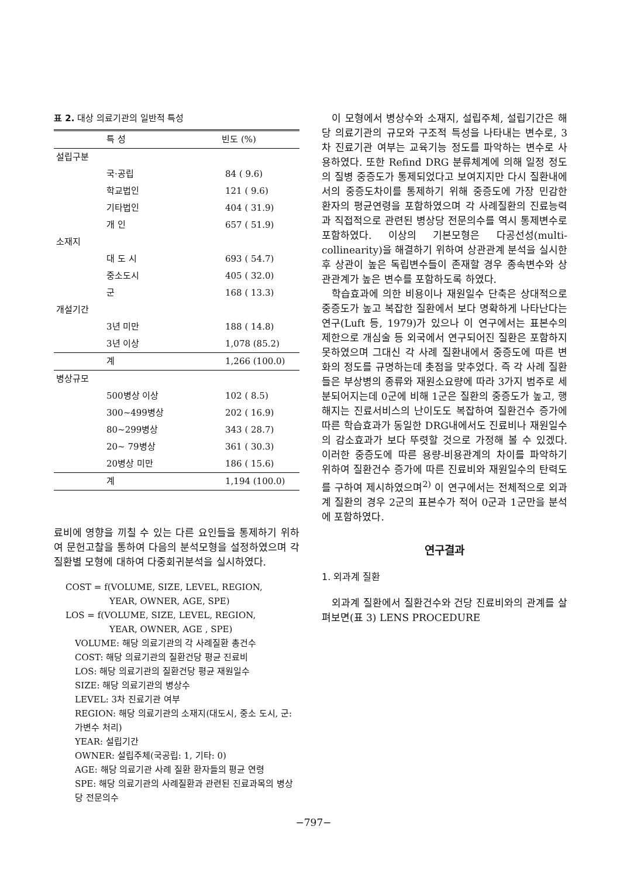표 2. 대상 의료기관의 일반적 특성
| 특 성 | 빈도 (%) |
| --- | --- |
| 설립구분 | |
| 국·공립 | 84 ( 9.6) |
| 학교법인 | 121 ( 9.6) |
| 기타법인 | 404 ( 31.9) |
| 개 인 | 657 ( 51.9) |
| 소재지 | |
| 대 도 시 | 693 ( 54.7) |
| 중소도시 | 405 ( 32.0) |
| 군 | 168 ( 13.3) |
| 개설기간 | |
| 3년 미만 | 188 ( 14.8) |
| 3년 이상 | 1,078 (85.2) |
| 계 | 1,266 (100.0) |
| 병상규모 | |
| 500병상 이상 | 102 ( 8.5) |
| 300~499병상 | 202 ( 16.9) |
| 80~299병상 | 343 ( 28.7) |
| 20~ 79병상 | 361 ( 30.3) |
| 20병상 미만 | 186 ( 15.6) |
| 계 | 1,194 (100.0) |
료비에 영향을 끼칠 수 있는 다른 요인들을 통제하기 위하여 문헌고찰을 통하여 다음의 분석모형을 설정하였으며 각 질환별 모형에 대하여 다중회귀분석을 실시하였다.
COST = f(VOLUME, SIZE, LEVEL, REGION,
YEAR, OWNER, AGE, SPE)
LOS = f(VOLUME, SIZE, LEVEL, REGION,
YEAR, OWNER, AGE , SPE)
VOLUME: 해당 의료기관의 각 사례질환 총건수
COST: 해당 의료기관의 질환건당 평균 진료비
LOS: 해당 의료기관의 질환건당 평균 재원일수
SIZE: 해당 의료기관의 병상수
LEVEL: 3차 진료기관 여부
REGION: 해당 의료기관의 소재지(대도시, 중소 도시, 군:가변수 처리)
YEAR: 설립기간
OWNER: 설립주체(국공립: 1, 기타: 0)
AGE: 해당 의료기관 사례 질환 환자들의 평균 연령
SPE: 해당 의료기관의 사례질환과 관련된 진료과목의 병상당 전문의수
이 모형에서 병상수와 소재지, 설립주체, 설립기간은 해당 의료기관의 규모와 구조적 특성을 나타내는 변수로, 3차 진료기관 여부는 교육기능 정도를 파악하는 변수로 사용하였다. 또한 Refind DRG 분류체계에 의해 일정 정도의 질병 중증도가 통제되었다고 보여지지만 다시 질환내에서의 중증도차이를 통제하기 위해 중증도에 가장 민감한 환자의 평균연령을 포함하였으며 각 사례질환의 진료능력과 직접적으로 관련된 병상당 전문의수를 역시 통제변수로 포함하였다. 이상의 기본모형은 다공선성(multi-collinearity)을 해결하기 위하여 상관관계 분석을 실시한 후 상관이 높은 독립변수들이 존재할 경우 종속변수와 상관관계가 높은 변수를 포함하도록 하였다.
학습효과에 의한 비용이나 재원일수 단축은 상대적으로 중증도가 높고 복잡한 질환에서 보다 명확하게 나타난다는 연구(Luft 등, 1979)가 있으나 이 연구에서는 표본수의 제한으로 개심술 등 외국에서 연구되어진 질환은 포함하지 못하였으며 그대신 각 사례 질환내에서 중증도에 따른 변화의 정도를 규명하는데 촛점을 맞추었다. 즉 각 사례 질환들은 부상병의 종류와 재원소요량에 따라 3가지 범주로 세분되어지는데 0군에 비해 1군은 질환의 중증도가 높고, 행해지는 진료서비스의 난이도도 복잡하여 질환건수 증가에 따른 학습효과가 동일한 DRG내에서도 진료비나 재원일수의 감소효과가 보다 뚜렷할 것으로 가정해 볼 수 있겠다. 이러한 중증도에 따른 용량-비용관계의 차이를 파악하기 위하여 질환건수 증가에 따른 진료비와 재원일수의 탄력도를 구하여 제시하였으며<sup>2)</sup> 이 연구에서는 전체적으로 외과계 질환의 경우 2군의 표본수가 적어 0군과 1군만을 분석에 포함하였다.
연구결과
1. 외과계 질환
외과계 질환에서 질환건수와 건당 진료비와의 관계를 살펴보면(표 3) LENS PROCEDURE
−797−